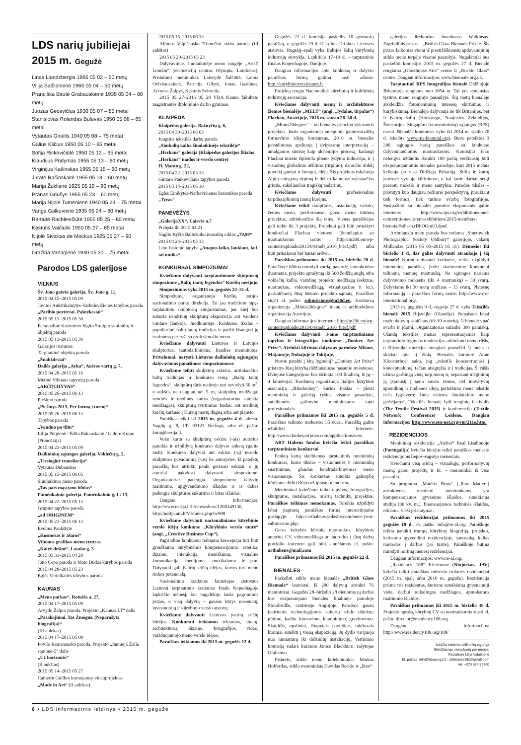LDS narių jubiliejai
2015 m. Gegužė
Linas Liandzbergis 1965 05 02 – 50 metų
Vilija Balčiūnienė 1965 05 04 – 50 metų
Pranciška Birutė Grabauskienė 1935 05 04 – 80 metų
Juozas Gecevičius 1930 05 07 – 85 metai
Stanislovas Rolandas Bulavas 1950 05 08 – 65 metai
Vytautas Giraitis 1940 05 08 – 75 metai
Galius Kličius 1950 05 10 – 65 metai
Sofija Rickevičiūtė 1950 05 12 – 65 metai
Klaudijus Pūdymas 1955 05 13 – 60 metų
Virginijus Kašinskas 1955 05 15 – 60 metų
Jūratė Račinskaitė 1955 05 18 – 60 metų
Marija Žuklienė 1925 05 19 – 90 metų
Pranas Griušys 1955 05 23 – 60 metų
Marija Nijolė Tumėnienė 1940 05 23 – 75 metai
Vanga Galkuvienė 1935 05 24 – 80 metų
Ramutė Rachlevičiūtė 1955 05 25 – 60 metų
Kęstutis Vaičiulis 1950 05 27 – 65 metai
Nijolė Sivickas de Mockus 1925 05 27 – 90 metų
Gražina Vanagienė 1940 05 31 – 75 metai
Parodos LDS galerijose
VILNIUS
Šv. Jono gatvės galerija. Šv. Jono g. 11,
2015 04 15–2015 05 09
Jovitos Aukštikalnytės-Varkulevičienės tapybos paroda
„Paribio portretai. Pašnekesiai“
2015 05 13–2015 05 30
Personalinė Kazimiero Sigito Straigio skulptūrų ir objektų paroda
2015 05 13–2015 05 30
Galerijos rūsiuose:
Tarptautinė objektų paroda
„Šnabždesiai“
Dailės galerija „Arka“, Aušros vartų g. 7,
2015 04 28–2015 05 16
Metinė Vilniaus tapytojų paroda
„AR(T)CHYVAS“
2015 05 26–2015 06 13
Piešinio paroda
„Piešinys 2015. Per formą į turinį“
2015 05 26–2015 06 13
Tapybos paroda
„Vanduo po tiltu“
Lilija Puipienė / Edita Rakauskaitė / Isidore Krapo (Prancūzija)
2015 04 23–2015 05 09
Dailininkų sąjungos galerija. Vokiečių g. 2,
„Tiesioginė transliacija“
Vytautas Dubauskas
2015 05 15–2015 06 05
Šiuolaikinio meno paroda
„Tas pats mąstymo būdas“
Pamėnkalnio galerija. Pamėnkalnio g. 1 / 13,
2015 04 22–2015 05 13
Grupinė tapybos paroda
„ad ORIGINEM“
2015 05 21–2015 06 13
Evelina Paukštytė
„Kosmosas ir ašaros“
Vilniaus grafikos meno centras
„Kairė-dešinė“. Latako g. 3
2015 03 31–2015 04 28
Jono Čepo paroda ir Mato Dūdos kūrybos paroda
2015 04 28–2015 05 23
Eglės Vertelkaitės kūrybos paroda
KAUNAS
„Meno parkas“. Rotušės a. 27,
2015 04 17–2015 05 09
Arvydo Žalpio paroda. Projekto „Kaunas.LT“ dalis
„Pasakojimai. Tas Žmogus. (Neparašyta biografija)“
(III aukštas)
2015 04 17–2015 05 09
Povilo Ramanausko paroda. Projekto „Jaunieji. Žalia sąmonė-5“ dalis
„Už horizonto“
(II aukštas)
2015 05 14–2015 05 27
Catherin Guilbot kuruojamas videoprojektas
„Made in Art“ (II aukštas)
2015 05 15–2015 06 13
Alfonso Vilpišausko 70-mečiui skirta paroda (III aukštas)
2015 05 20–2015 05 23
Dalyvavimas šiuolaikinėje meno mugėje „Art15 London“ (ekspozicijų centras Olympia, Londonas). Pristatomi menininkai: Laisvydė Šalčiūtė, Laima Oržekauskienė, Patricija Gilytė, Jonas Gasiūnas, Arvydas Žalpys, Kęstutis Svirnelis.
2015 05 27–2015 05 28 VDA Kauno fakulteto magistrantės diplominio darbo gynimas.
KLAIPĖDA
Klaipėdos galerija. Bažnyčių g. 6,
2015 04 30–2015 06 03
Jungtinė tekstilės darbų paroda
„Simbolių kalba šiuolaikinėje tekstilėje“
„Herkaus“ galerija (Klaipėdos galerijos filialas „Herkaus“ mados ir verslo centre)
H. Manto g. 22,
2015 04 22–2015 03 13
Gintaro Pankevičiaus tapybos paroda
2015 05 14–2015 06 10
Eglės Einikytės-Narkevičienės keramikos paroda „Tyras“
PANEVĖŽYS
„GalerijaXX“. Laisvės a.7
Pratęsta iki 2015 04 21
Naglio Ryčio Baltušniko mozaikų ciklas „79,99“
2015 04 24–2015 05 13
Lino Jusionio tapyba „Anapus laiko, laukiant, kol tai nutiks“.
KONKURSAI, SIMPOZIUMAI
Kviečiame dalyvauti tarptautiniame skulptorių simpoziume „Baltų tautų legendos“ Kuršių nerijoje.
Simpoziumas vyks 2015 m. gegužės 22–31 d.
Simpoziumą organizuoja Kuršių nerijos nacionalinio parko direkcija. Tai jau tradiciniu tapęs tarptautinis skulptorių simpoziumas, per kurį bus sukurta nendrinių skulptūrų ekspozicija ant vandens Gintaro įlankoje, Juodkrantėje. Konkurso tikslas – populiarinti baltų tautų tradicijas ir padėti išsaugoti jų tęstinumą per ryšį su profesionaliu menu.
Kviečiame dalyvauti Lietuvos ir Latvijos skulptorius, tautodailininkus, liaudies menininkus. Privalumai: narystė Lietuvos dailininkų sąjungoje; dalyvavimas panašiuose simpoziumuose.
Kviečiame teikti skulptūrų eskizus, atitinkančius baltų tradicijas ir konkurso temą „Baltų tautų legendos“, skulptūrų tūris natūroje turi neviršyti 50 m<sup>3</sup>, o aukštis ne daugiau nei 5 m, skulptūrų medžiaga: nendrės ir medinės kartys (organizatorius suteikia medžiagas), skulptūrų tvirtinimo būdas: ant medinių karčių karkaso į Kuršių marių dugną arba ant plausto.
Paraiškas teikti iki 2015 m. gegužės 4 d. adresu: Naglių g. 8, LT- 93123 Neringa, arba el. paštu: knnp@nerija.lt.
Voke kartu su skulptūrų eskizu (-ais) autorius pateikia ir užpildytą konkurso dalyvio anketą (galite rasti). Konkurso dalyviai ant eskizo (-ų) nurodo skulptūros pavadinimą (-us) be autorystės. Iš pateiktų paraiškų bus atrinkti penki geriausi eskizai, o jų autoriai pakviesti dalyvauti simpoziume. Organizatoriai padengia simpoziumo dalyvių maitinimo, apgyvendinimo išlaidas ir iš dalies padengia skulptūros sukūrimo ir kitas išlaidas.
Daugiau informacijos: http://www.nerija.lt/lt/news/show/1260349130, http://nerija.am.lt/VI/index.php#a/988
Kviečiame dalyvauti nacionaliniame kūrybinio verslo idėjų konkurse „Kūrybinio verslo taurė“ (angl. „Creative Business Cup“).
Pagrindinė konkursui teikiama koncepcija turi būti grindžiama kūrybinėmis kompetencijomis: estetika, dizainu, interakcija, meniškumu, vizualine komunikacija, medijomis, muzikalumu ir pan. Dalyvauti gali įvairių sričių idėjos, kurios turi meno rinkos potencialą.
Nacionalinio konkurso laimėtojas atstovaus Lietuvai tarptautinio konkurso finale Kopenhagoje lapkričio mėnesį, kur nugalėtojo lauks pagrindinis prizas, o visų dalyvių – gausus būrys mecenatų, investuotojų ir kūrybinio verslo atstovų.
Kviečiame dalyvauti Lietuvos įvairių sričių kūrėjus. Konkursui teikiamos reklamos, amatų, architektūros, dizaino, fotografijos, video, vaizduojamojo meno verslo idėjos.
Paraiškos teikiamos iki 2015 m. gegužės 12 d.
Gegužės 22 d. komisija paskelbs 10 geriausių paraiškų, o gegužės 29 d. iš jų bus išrinktas Lietuvos atstovas. Rugsėjį–spalį vyks Baltijos šalių kūrybinių industrijų stovykla. Lapkričio 17–19 d. – tarptautinis finalas Kopenhagoje, Danijoje.
Daugiau informacijos apie konkursą ir dalyvio paraiškos formą galima rasti adresu: http://kurybinioverslotaure.lt
Projektą rengia Nacionalinė kūrybinių ir kultūrinių industrijų asociacija.
Kviečiame dalyvauti menų ir architektūros žiemos bienalėje „MELT“ (angl. „lydalas, tirpalas“) Flachau, Austrijoje, 2016 m. sausio 28–30 d.
„Minus20degree“ – tai bienalės principu vykstantis projektas, kuris organizuoja snieguotų gamtovaizdžių formavimo idėjų konkursus. 2016 m. bienalės pavadinimas apeliuoja į dviprasmę interpretaciją – amalgamos sintezę kaip alchemijos procesą, kadangi Flachau mieste išplėtota plieno lydymo industrija, ir į visuotinę globalinio atšilimo (tirpimo), darančio didelį poveikį gamtai ir žmogui, idėją. Šis projektas eskaluoja Alpių sniegynų tirpimą ir dėl to kalnuose vykstančias griūtis, sukeliančias tragiškų padarinių.
Kviečiame dalyvauti profesionalius tarpdisciplininių menų kūrėjus.
Kviečiame teikti skulptūros, instaliacijų, vaizdo, žemės meno, performanso, garso meno kūrinių projektus, atitinkančius šią temą. Vienas pareiškėjas gali teikti iki 3 projektų. Projektai gali būti pritaikyti konkrečiai Flachau vietovei (žemėlapius su nuotraukomis rasite: http://m20d.eu/wp-content/uploads/2015/04/melt_2016_brief.pdf) arba būti pritaikomi bet kuriai erdvei.
Paraiškos priimamos iki 2015 m. birželio 20 d. Paraiškoje būtina nurodyti vardą, pavardę, kontaktinius duomenis, projekto aprašymą iki 500 žodžių anglų arba vokiečių kalba, vaizdinę projekto medžiagą (eskizus, nuotraukas, videomedžiagą, vizualizacijas ir kt.), paskaičiuotą Jūsų būsimo projekto sąmatą. Paraiškas siųsti el. paštu: submissions@m20d.eu. Konkursą organizuoja „Minus20degree“ menų ir architektūros organizacija Austrijoje.
Daugiau informacijos internete: http://m20d.eu/wp-content/uploads/2015/04/melt_2016_brief.pdf
Kviečiame dalyvauti 3-ame tarptautiniame tapybos ir fotografijos konkurse „Donkey Art Prize“. Atrinkti kūriniai dalyvaus parodose Milane, Majamyje, Dubajuje ir Tokijuje.
Norite patekti į kitą lygmenį? „Donkey Art Prize“ pristatys Jūsų kūrybą didžiausiuose pasaulio miestuose. Dviejose kategorijose bus išrinkta 100 finalistų, iš jų – 4 laimėtojai. Konkursą organizuoja Italijos kūrybinė asociacija „Blindonkey“, kurios tikslas – plėsti menininkų ir galerijų ryšius visame pasaulyje, suteikiantis galimybę menininkams tapti profesionalais.
Paraiškos priimamos iki 2015 m. gegužės 5 d. Paraiškos teikimo mokestis: 35 eurai. Paraišką galite užpildyti internete: http://www.donkeyartprize.com/applications/new.
ART Habens fondas kviečia teikti paraiškas tarptautiniam konkursui
Penktą kartą skelbiamas tarptautinis menininkų konkursas, kurio tikslas – visuomenės ir menininkų suartinimas, glaudus bendradarbiavimas meno visuomenėje. Šis konkursas suteikia galimybę kūrėjams dirbti išėjus už įprastų meno ribų.
Menininkai kviečiami teikti tapybos, fotografijos, skulptūros, instaliacijos, mišrių technikų projektus. Paraiškos teikimas nemokamas. Tereikia užpildyti labai paprastą paraiškos formą internetiniame puslapyje: http://arthabens.yolasite.com/enter-your-submission.php.
Geros kokybės kūrinių nuotraukos, kūrybinis autorius CV, videomedžiaga ar nuorodos į jūsų darbų portfolio internete gali būti siunčiamos el. paštu: arthabens@mail.com
Paraiškos priimamos iki 2015 m. gegužės 22 d.
BIENALĖS
Paskelbti stiklo meno bienalės „British Glass Biennale“ laureatai. Iš 200 dalyvių atrinkti 76 menininkai. Gegužės 28–birželio 28 dienomis jų darbai bus eksponuojami bienalės finalinėje parodoje Stourbridže, centrinėje Anglijoje. Parodoje gausu įvairiomis technologijomis sukurtų stiklo objektų: pūtimo, karšto formavimo, klampinimo, graviravimo. Skaidrūs, opaliniai, ištapytais paviršiais, inkliuzais kūriniai sutelkti į vieną ekspoziciją. Jų dydis varijuoja nuo miniatiūrų iki didžiulių instaliacijų. Vertinimo komisiją sudarė kuratorė Janice Blackburn, rašytojas Grahamas
Fisheris, stiklo meno kolekcininkas Markas Holfordas, stiklo menininkas Davidas Reekie ir „Ikon“
galerijos direktorius Jonathanas Watkinsas. Pagrindinis prizas – „British Glass Biennale Priz“e. Šis prizas laikomas vienu iš prestižiškiausių apdovanojimų stiklo meno terpėje visame pasaulyje. Nugalėtojai bus paskelbti komisijos 2015 m. gegužės 27 d. Bienalė rengiama „Glasshouse Arts“ centre ir „Ruskin Glass“ centre. Daugiau informacijos: www.biennale.org.uk.
Tarptautinė RPS fotografijos bienalė Didžiojoje Britanijoje rengiama nuo 1854 m. Tai yra seniausias tęstinis meno renginys pasaulyje. Šių metų bienalėje atskleidžia fotomenininių interesų skirtumus ir kūrybiškumą. Bienalėje dalyvauja ne tik Britanijos, bet ir įvairių šalių (Honkongo, Naujosios Zelandijos, Šveicarijos, Singapūro fotomenininkų) sąjungos (RPS) nariai. Bienalės konkursas vyko iki 2014 m. spalio 20 d. (skelbta www.rps-biennial.org). Buvo pateiktos 3 300 sąjungos narių paraiškos su konkurse dalyvaujančiomis nuotraukomis. Komisijai teko nelengva užduotis išrinkti 100 pačių verčiausių būti eksponuojamomis bienalės parodoje, kuri 2015 metais keliauja po visą Didžiąją Britaniją. Stilių ir žanrų įvairovė vyrauja kūriniuose, o kai kurie darbai netgi paremti mokslo ir meno santykiu. Parodos tikslas – pristatyti kuo daugiau požiūrio perspektyvų, įtraukiant tiek formos, tiek turinio svarbą fotografijoje. Susipažinti su bienalės parodos eksponatais galite internete: http://www.rps.org/exhibitions-and-competitions/current-exhibitions/2015-members-biennial#sthash.rDhOGmiO.dpuf.
Artimiausiu metu paroda bus rodoma „Smethwick Photographic Society Oldbury“ galerijoje, vakarų Midlandse (2015 05 05–2015 05 31). Dėmesio! Iki birželio 1 d. dar galite dalyvauti atrankoje į šią bienalę! Norint dalyvauti konkurse, reikia užpildyti internetinę paraišką, įkelti skaitmeninę konkursui teikiamą meninę nuotrauką. Ne sąjungos nariams dalyvavimo mokestis (iki 4 nuotraukų) – 30 svarų. Dalyviams iki 30 metų amžiaus – 15 svarų. Platesnę informaciją ir paraiškos formą rasite: http://www.rps-international.org/.
2015 m. gegužės 9 d.–rugsėjo 27 d. vyks Tekstilės bienalė 2015 Rijswijke (Olandija). Nepaisant labai mažo dalyvių skaičiaus (tik 19 autorių), ši bienalė ypač svarbi ir įdomi. Organizatoriai sulaukė 300 paraiškų. Olandų tekstilės menas reprezentuojamas kaip tarptautinio lygmens tendencijas atitinkanti meno rūšis, o Rijswijko muziejus stengiasi puoselėti šį meną ir skleisti apie jį žinią. Bienalės kuratorė Anne Kloosterboer sako, jog „tekstilė koncentruojasi į konceptualumą, tačiau atsigręžia ir į tradicijas. Ši rūšis užima garbingą vietą tarp menų ir, nepaisant mėginimų ją įspraustį į seno amato rėmus, dėl inovatyvių sprendimų ir nūdienos idėjų perteikimo mene tekstilė neša lygiavertę žinią visiems šiuolaikinio meno gerbėjams“. Tekstilės bienalę lydi renginių festivalis (The Textile Festival 2015) ir konferencija (Textile Network Conference) Leidene. Daugiau informacijos: http://www.etn-net.org/etn/211e.htm.
REZIDENCIJOS
Menininkų rezidencija „Atelier“ Real Lisabonoje (Portugalija) kviečia kūrėjus teikti paraiškas mėnesio rezidencijoms liepos–rugsėjo mėnesiais.
Kviečiami visų sričių – vizualiųjų, performatyvių menų, garso projektų ir kt. – menininkai iš viso pasaulio.
Su programa „Matéria Bruta“ („Raw Matter“) atrinktiems reziduoti menininkams yra kompensuojamos gyvenimo išlaidos, suteikiama studija (30 kv. m.), finansuojamos techninės išlaidos, reklama, vieši pristatymai.
Paraiškos rezidencijai priimamos iki 2015 gegužės 10 d., el. paštu: info@re-al.org. Paraiškoje reikia pateikti trumpą kūrybinę biografiją, projekto, ketinamo įgyvendinti rezidencijoje, santrauką, kelias nuorodas į darbus (jei turite). Paraiškoje būtina nurodyti norimą mėnesį rezidencijai.
Daugiau informacijos: www.re-al.org.
„Rezidency 108“ Klermonte (Niujorkas, JAV) kviečia teikti paraiškas mėnesio trukmės rezidencijai (2015 m. spalį arba 2016 m. gegužę). Rezidencija priima tris rezidentus, kuriems suteikiama gyvenamoji vieta, darbui reikalingos medžiagos, apmokamos maitinimo išlaidos.
Paraiškos priimamos iki 2015 m. birželio 30 d. Projekto aprašą, kūrybinį CV su nuotraukomis siųsti el. paštu: director@residency108.org.
Daugiau informacijos: http://www.residency108.org/108/
Leidžia Lietuvos dailininkų sąjunga
Išleidžiamas vieną kartą per mėnesį
Redaktorė Lilija Valatkienė
El. paštas: info@ldsajunga.lt ; dailerastis.lds@gmail.com
tel. +370 674 89700
6 • LDS informacinis leidinys • 2015 m. gegužė